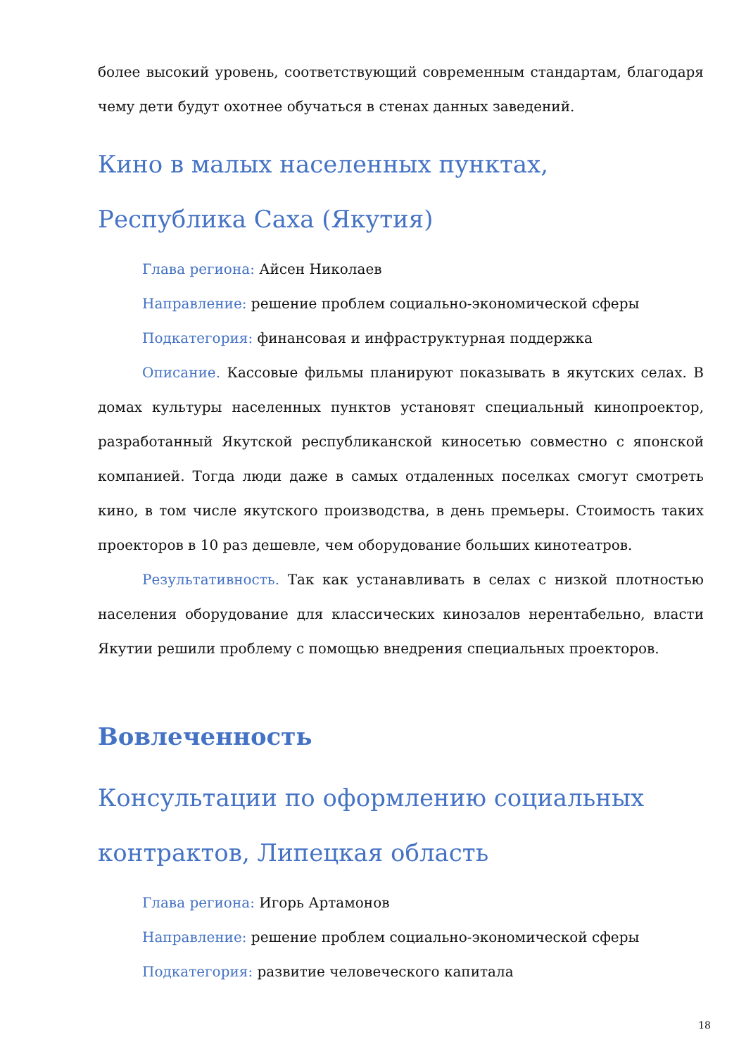более высокий уровень, соответствующий современным стандартам, благодаря чему дети будут охотнее обучаться в стенах данных заведений.
Кино в малых населенных пунктах, Республика Саха (Якутия)
Глава региона: Айсен Николаев
Направление: решение проблем социально-экономической сферы
Подкатегория: финансовая и инфраструктурная поддержка
Описание. Кассовые фильмы планируют показывать в якутских селах. В домах культуры населенных пунктов установят специальный кинопроектор, разработанный Якутской республиканской киносетью совместно с японской компанией. Тогда люди даже в самых отдаленных поселках смогут смотреть кино, в том числе якутского производства, в день премьеры. Стоимость таких проекторов в 10 раз дешевле, чем оборудование больших кинотеатров.
Результативность. Так как устанавливать в селах с низкой плотностью населения оборудование для классических кинозалов нерентабельно, власти Якутии решили проблему с помощью внедрения специальных проекторов.
Вовлеченность
Консультации по оформлению социальных контрактов, Липецкая область
Глава региона: Игорь Артамонов
Направление: решение проблем социально-экономической сферы
Подкатегория: развитие человеческого капитала
18